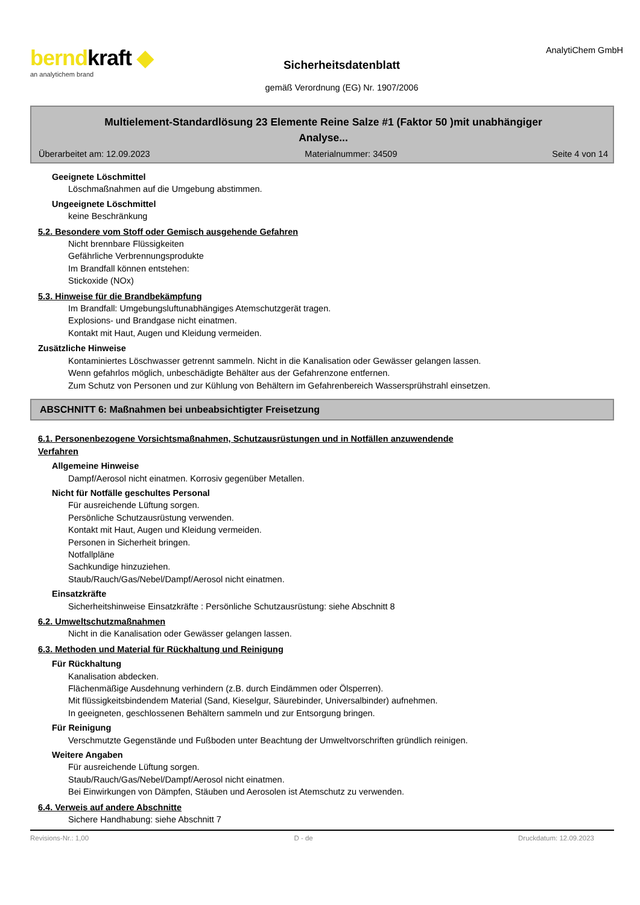berndkraft ◆
an analytichem brand
Sicherheitsdatenblatt
gemäß Verordnung (EG) Nr. 1907/2006
AnalytiChem GmbH
Multielement-Standardlösung 23 Elemente Reine Salze #1 (Faktor 50 )mit unabhängiger
Analyse...
Überarbeitet am: 12.09.2023 Materialnummer: 34509 Seite 4 von 14
Geeignete Löschmittel
Löschmaßnahmen auf die Umgebung abstimmen.
Ungeeignete Löschmittel
keine Beschränkung
5.2. Besondere vom Stoff oder Gemisch ausgehende Gefahren
Nicht brennbare Flüssigkeiten
Gefährliche Verbrennungsprodukte
Im Brandfall können entstehen:
Stickoxide (NOx)
5.3. Hinweise für die Brandbekämpfung
Im Brandfall: Umgebungsluftunabhängiges Atemschutzgerät tragen.
Explosions- und Brandgase nicht einatmen.
Kontakt mit Haut, Augen und Kleidung vermeiden.
Zusätzliche Hinweise
Kontaminiertes Löschwasser getrennt sammeln. Nicht in die Kanalisation oder Gewässer gelangen lassen.
Wenn gefahrlos möglich, unbeschädigte Behälter aus der Gefahrenzone entfernen.
Zum Schutz von Personen und zur Kühlung von Behältern im Gefahrenbereich Wassersprühstrahl einsetzen.
ABSCHNITT 6: Maßnahmen bei unbeabsichtigter Freisetzung
6.1. Personenbezogene Vorsichtsmaßnahmen, Schutzausrüstungen und in Notfällen anzuwendende
Verfahren
Allgemeine Hinweise
Dampf/Aerosol nicht einatmen. Korrosiv gegenüber Metallen.
Nicht für Notfälle geschultes Personal
Für ausreichende Lüftung sorgen.
Persönliche Schutzausrüstung verwenden.
Kontakt mit Haut, Augen und Kleidung vermeiden.
Personen in Sicherheit bringen.
Notfallpläne
Sachkundige hinzuziehen.
Staub/Rauch/Gas/Nebel/Dampf/Aerosol nicht einatmen.
Einsatzkräfte
Sicherheitshinweise Einsatzkräfte : Persönliche Schutzausrüstung: siehe Abschnitt 8
6.2. Umweltschutzmaßnahmen
Nicht in die Kanalisation oder Gewässer gelangen lassen.
6.3. Methoden und Material für Rückhaltung und Reinigung
Für Rückhaltung
Kanalisation abdecken.
Flächenmäßige Ausdehnung verhindern (z.B. durch Eindämmen oder Ölsperren).
Mit flüssigkeitsbindendem Material (Sand, Kieselgur, Säurebinder, Universalbinder) aufnehmen.
In geeigneten, geschlossenen Behältern sammeln und zur Entsorgung bringen.
Für Reinigung
Verschmutzte Gegenstände und Fußboden unter Beachtung der Umweltvorschriften gründlich reinigen.
Weitere Angaben
Für ausreichende Lüftung sorgen.
Staub/Rauch/Gas/Nebel/Dampf/Aerosol nicht einatmen.
Bei Einwirkungen von Dämpfen, Stäuben und Aerosolen ist Atemschutz zu verwenden.
6.4. Verweis auf andere Abschnitte
Sichere Handhabung: siehe Abschnitt 7
Revisions-Nr.: 1,00 D - de Druckdatum: 12.09.2023